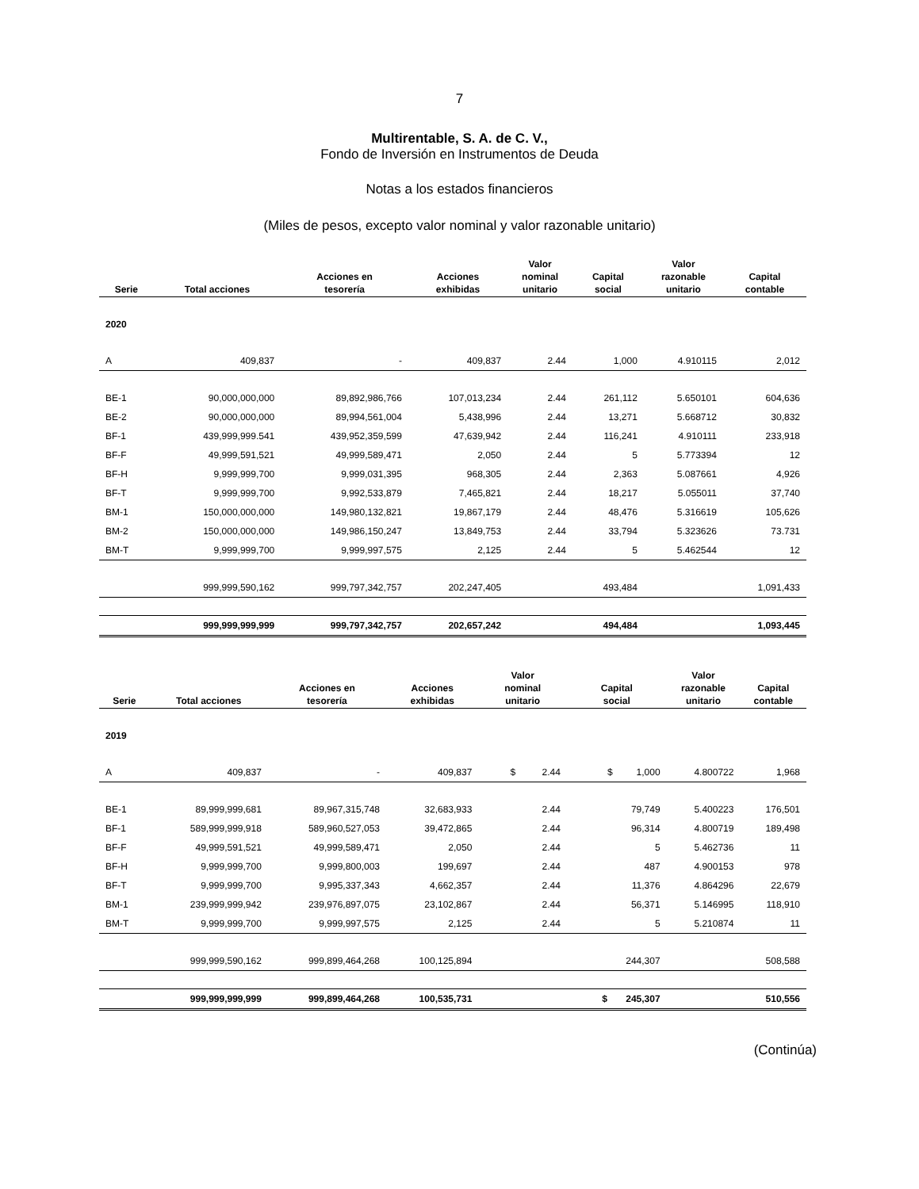7
Multirentable, S. A. de C. V.,
Fondo de Inversión en Instrumentos de Deuda
Notas a los estados financieros
(Miles de pesos, excepto valor nominal y valor razonable unitario)
| Serie | Total acciones | Acciones en tesorería | Acciones exhibidas | Valor nominal unitario | Capital social | Valor razonable unitario | Capital contable |
| --- | --- | --- | --- | --- | --- | --- | --- |
| 2020 | | | | | | | |
| A | 409,837 | - | 409,837 | 2.44 | 1,000 | 4.910115 | 2,012 |
| BE-1 | 90,000,000,000 | 89,892,986,766 | 107,013,234 | 2.44 | 261,112 | 5.650101 | 604,636 |
| BE-2 | 90,000,000,000 | 89,994,561,004 | 5,438,996 | 2.44 | 13,271 | 5.668712 | 30,832 |
| BF-1 | 439,999,999.541 | 439,952,359,599 | 47,639,942 | 2.44 | 116,241 | 4.910111 | 233,918 |
| BF-F | 49,999,591,521 | 49,999,589,471 | 2,050 | 2.44 | 5 | 5.773394 | 12 |
| BF-H | 9,999,999,700 | 9,999,031,395 | 968,305 | 2.44 | 2,363 | 5.087661 | 4,926 |
| BF-T | 9,999,999,700 | 9,992,533,879 | 7,465,821 | 2.44 | 18,217 | 5.055011 | 37,740 |
| BM-1 | 150,000,000,000 | 149,980,132,821 | 19,867,179 | 2.44 | 48,476 | 5.316619 | 105,626 |
| BM-2 | 150,000,000,000 | 149,986,150,247 | 13,849,753 | 2.44 | 33,794 | 5.323626 | 73.731 |
| BM-T | 9,999,999,700 | 9,999,997,575 | 2,125 | 2.44 | 5 | 5.462544 | 12 |
| | 999,999,590,162 | 999,797,342,757 | 202,247,405 | | 493,484 | | 1,091,433 |
| | 999,999,999,999 | 999,797,342,757 | 202,657,242 | | 494,484 | | 1,093,445 |
| Serie | Total acciones | Acciones en tesorería | Acciones exhibidas | Valor nominal unitario | Capital social | Valor razonable unitario | Capital contable |
| --- | --- | --- | --- | --- | --- | --- | --- |
| 2019 | | | | | | | |
| A | 409,837 | - | 409,837 | $ 2.44 | $ 1,000 | 4.800722 | 1,968 |
| BE-1 | 89,999,999,681 | 89,967,315,748 | 32,683,933 | 2.44 | 79,749 | 5.400223 | 176,501 |
| BF-1 | 589,999,999,918 | 589,960,527,053 | 39,472,865 | 2.44 | 96,314 | 4.800719 | 189,498 |
| BF-F | 49,999,591,521 | 49,999,589,471 | 2,050 | 2.44 | 5 | 5.462736 | 11 |
| BF-H | 9,999,999,700 | 9,999,800,003 | 199,697 | 2.44 | 487 | 4.900153 | 978 |
| BF-T | 9,999,999,700 | 9,995,337,343 | 4,662,357 | 2.44 | 11,376 | 4.864296 | 22,679 |
| BM-1 | 239,999,999,942 | 239,976,897,075 | 23,102,867 | 2.44 | 56,371 | 5.146995 | 118,910 |
| BM-T | 9,999,999,700 | 9,999,997,575 | 2,125 | 2.44 | 5 | 5.210874 | 11 |
| | 999,999,590,162 | 999,899,464,268 | 100,125,894 | | 244,307 | | 508,588 |
| | 999,999,999,999 | 999,899,464,268 | 100,535,731 | | $ 245,307 | | 510,556 |
(Continúa)